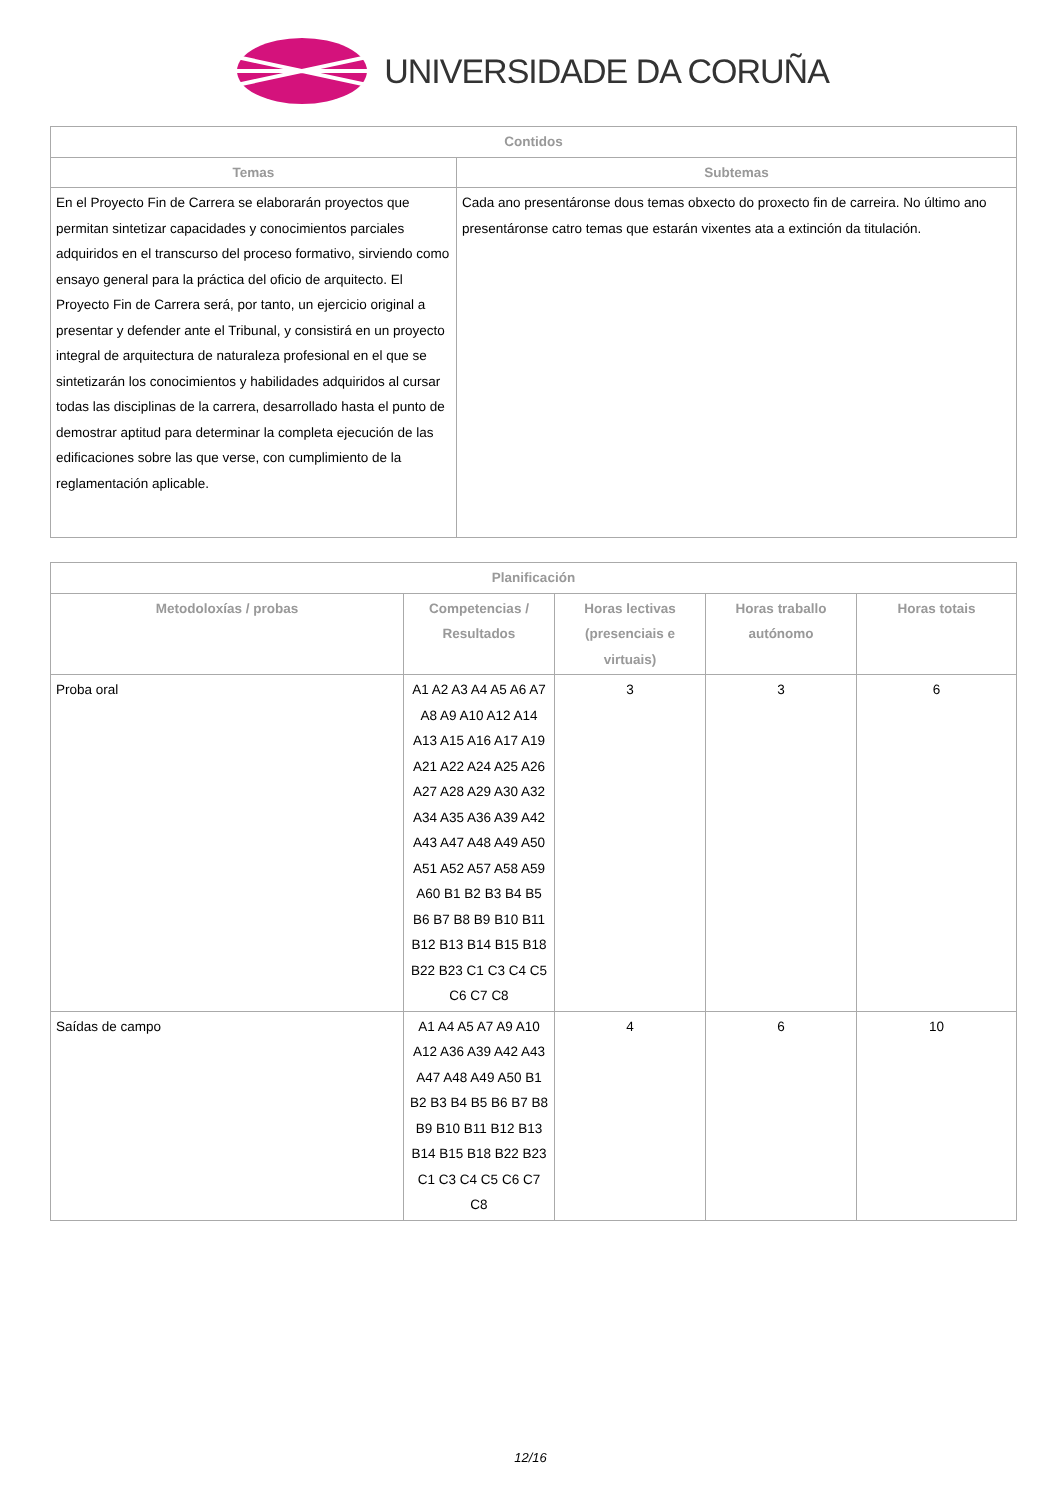UNIVERSIDADE DA CORUÑA
| Contidos | |
| --- | --- |
| Temas | Subtemas |
| En el Proyecto Fin de Carrera se elaborarán proyectos que permitan sintetizar capacidades y conocimientos parciales adquiridos en el transcurso del proceso formativo, sirviendo como ensayo general para la práctica del oficio de arquitecto. El Proyecto Fin de Carrera será, por tanto, un ejercicio original a presentar y defender ante el Tribunal, y consistirá en un proyecto integral de arquitectura de naturaleza profesional en el que se sintetizarán los conocimientos y habilidades adquiridos al cursar todas las disciplinas de la carrera, desarrollado hasta el punto de demostrar aptitud para determinar la completa ejecución de las edificaciones sobre las que verse, con cumplimiento de la reglamentación aplicable. | Cada ano presentáronse dous temas obxecto do proxecto fin de carreira. No último ano presentáronse catro temas que estarán vixentes ata a extinción da titulación. |
| Planificación | | | | |
| --- | --- | --- | --- | --- |
| Metodoloxías / probas | Competencias / Resultados | Horas lectivas (presenciais e virtuais) | Horas traballo autónomo | Horas totais |
| Proba oral | A1 A2 A3 A4 A5 A6 A7 A8 A9 A10 A12 A14 A13 A15 A16 A17 A19 A21 A22 A24 A25 A26 A27 A28 A29 A30 A32 A34 A35 A36 A39 A42 A43 A47 A48 A49 A50 A51 A52 A57 A58 A59 A60 B1 B2 B3 B4 B5 B6 B7 B8 B9 B10 B11 B12 B13 B14 B15 B18 B22 B23 C1 C3 C4 C5 C6 C7 C8 | 3 | 3 | 6 |
| Saídas de campo | A1 A4 A5 A7 A9 A10 A12 A36 A39 A42 A43 A47 A48 A49 A50 B1 B2 B3 B4 B5 B6 B7 B8 B9 B10 B11 B12 B13 B14 B15 B18 B22 B23 C1 C3 C4 C5 C6 C7 C8 | 4 | 6 | 10 |
12/16